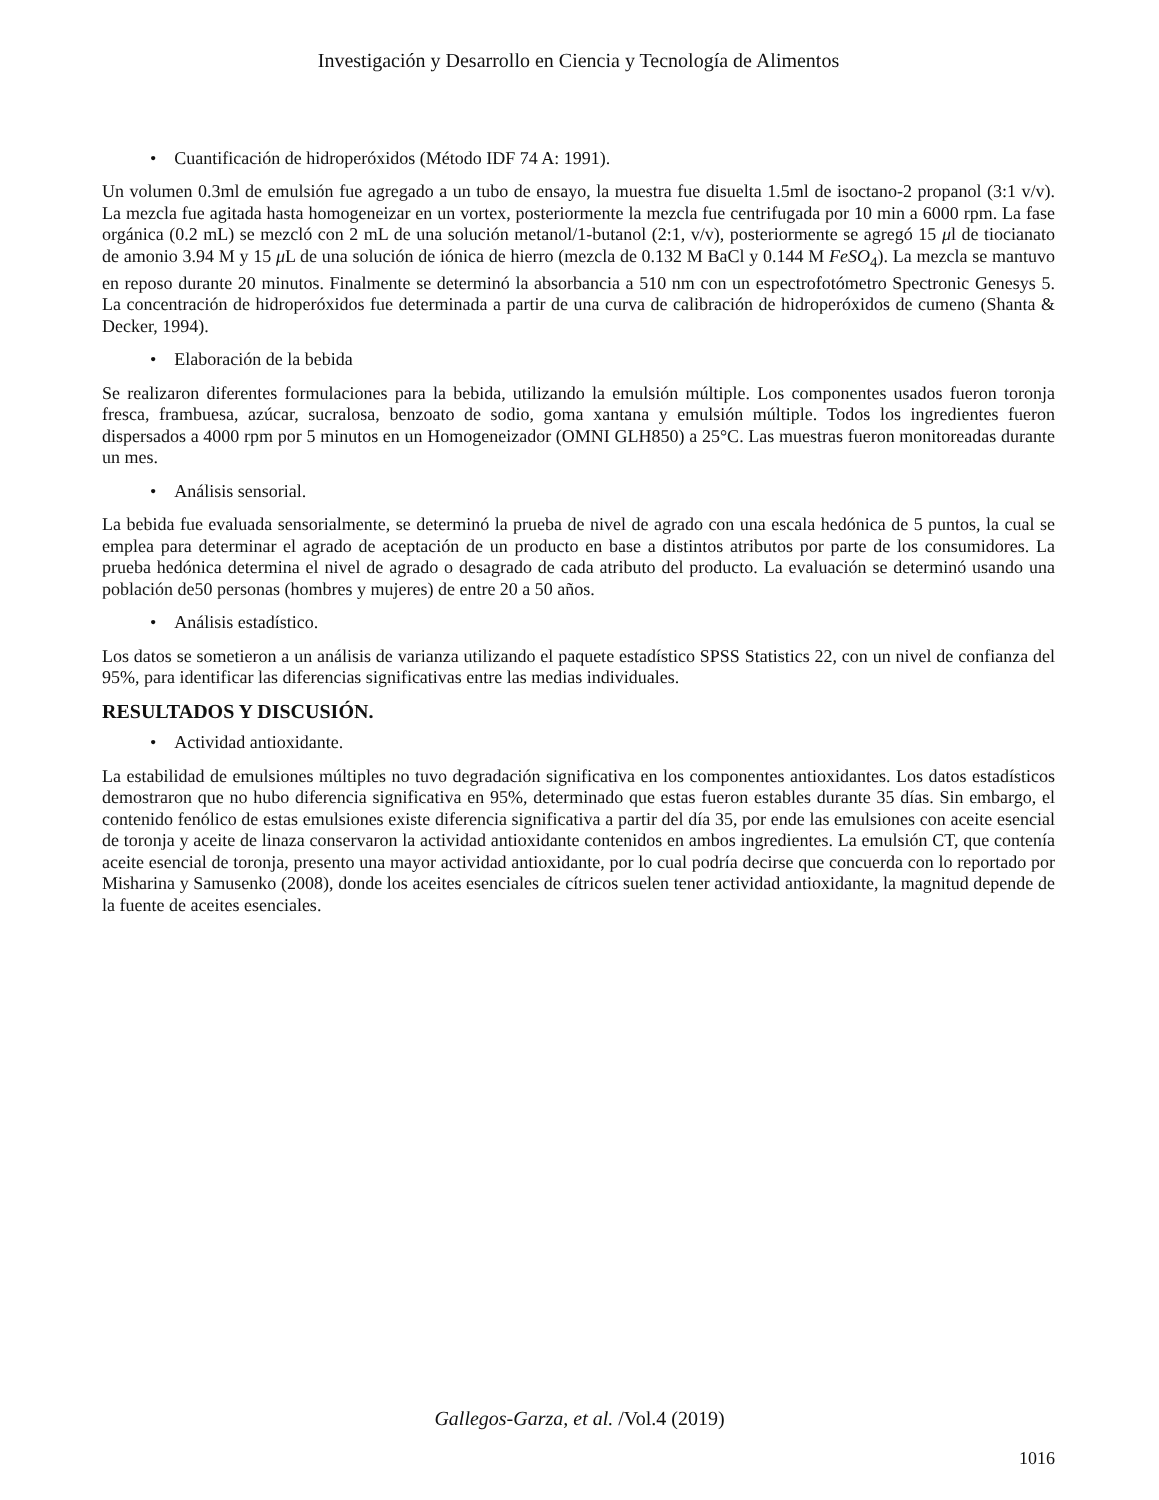Investigación y Desarrollo en Ciencia y Tecnología de Alimentos
• Cuantificación de hidroperóxidos (Método IDF 74 A: 1991).
Un volumen 0.3ml de emulsión fue agregado a un tubo de ensayo, la muestra fue disuelta 1.5ml de isoctano-2 propanol (3:1 v/v). La mezcla fue agitada hasta homogeneizar en un vortex, posteriormente la mezcla fue centrifugada por 10 min a 6000 rpm. La fase orgánica (0.2 mL) se mezcló con 2 mL de una solución metanol/1-butanol (2:1, v/v), posteriormente se agregó 15 μl de tiocianato de amonio 3.94 M y 15 μ L de una solución de iónica de hierro (mezcla de 0.132 M BaCl y 0.144 M FeSO<sub>4</sub>). La mezcla se mantuvo en reposo durante 20 minutos. Finalmente se determinó la absorbancia a 510 nm con un espectrofotómetro Spectronic Genesys 5. La concentración de hidroperóxidos fue determinada a partir de una curva de calibración de hidroperóxidos de cumeno (Shanta & Decker, 1994).
• Elaboración de la bebida
Se realizaron diferentes formulaciones para la bebida, utilizando la emulsión múltiple. Los componentes usados fueron toronja fresca, frambuesa, azúcar, sucralosa, benzoato de sodio, goma xantana y emulsión múltiple. Todos los ingredientes fueron dispersados a 4000 rpm por 5 minutos en un Homogeneizador (OMNI GLH850) a 25°C. Las muestras fueron monitoreadas durante un mes.
• Análisis sensorial.
La bebida fue evaluada sensorialmente, se determinó la prueba de nivel de agrado con una escala hedónica de 5 puntos, la cual se emplea para determinar el agrado de aceptación de un producto en base a distintos atributos por parte de los consumidores. La prueba hedónica determina el nivel de agrado o desagrado de cada atributo del producto. La evaluación se determinó usando una población de50 personas (hombres y mujeres) de entre 20 a 50 años.
• Análisis estadístico.
Los datos se sometieron a un análisis de varianza utilizando el paquete estadístico SPSS Statistics 22, con un nivel de confianza del 95%, para identificar las diferencias significativas entre las medias individuales.
RESULTADOS Y DISCUSIÓN.
• Actividad antioxidante.
La estabilidad de emulsiones múltiples no tuvo degradación significativa en los componentes antioxidantes. Los datos estadísticos demostraron que no hubo diferencia significativa en 95%, determinado que estas fueron estables durante 35 días. Sin embargo, el contenido fenólico de estas emulsiones existe diferencia significativa a partir del día 35, por ende las emulsiones con aceite esencial de toronja y aceite de linaza conservaron la actividad antioxidante contenidos en ambos ingredientes. La emulsión CT, que contenía aceite esencial de toronja, presento una mayor actividad antioxidante, por lo cual podría decirse que concuerda con lo reportado por Misharina y Samusenko (2008), donde los aceites esenciales de cítricos suelen tener actividad antioxidante, la magnitud depende de la fuente de aceites esenciales.
Gallegos-Garza, et al. /Vol.4 (2019)
1016